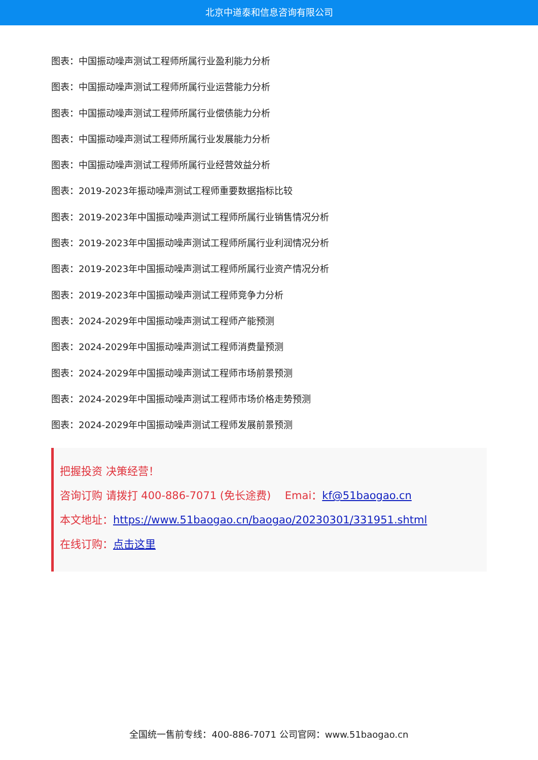北京中道泰和信息咨询有限公司
图表：中国振动噪声测试工程师所属行业盈利能力分析
图表：中国振动噪声测试工程师所属行业运营能力分析
图表：中国振动噪声测试工程师所属行业偿债能力分析
图表：中国振动噪声测试工程师所属行业发展能力分析
图表：中国振动噪声测试工程师所属行业经营效益分析
图表：2019-2023年振动噪声测试工程师重要数据指标比较
图表：2019-2023年中国振动噪声测试工程师所属行业销售情况分析
图表：2019-2023年中国振动噪声测试工程师所属行业利润情况分析
图表：2019-2023年中国振动噪声测试工程师所属行业资产情况分析
图表：2019-2023年中国振动噪声测试工程师竞争力分析
图表：2024-2029年中国振动噪声测试工程师产能预测
图表：2024-2029年中国振动噪声测试工程师消费量预测
图表：2024-2029年中国振动噪声测试工程师市场前景预测
图表：2024-2029年中国振动噪声测试工程师市场价格走势预测
图表：2024-2029年中国振动噪声测试工程师发展前景预测
把握投资 决策经营！
咨询订购 请拨打 400-886-7071 (免长途费)　 Emai：kf@51baogao.cn
本文地址：https://www.51baogao.cn/baogao/20230301/331951.shtml
在线订购：点击这里
全国统一售前专线：400-886-7071 公司官网：www.51baogao.cn